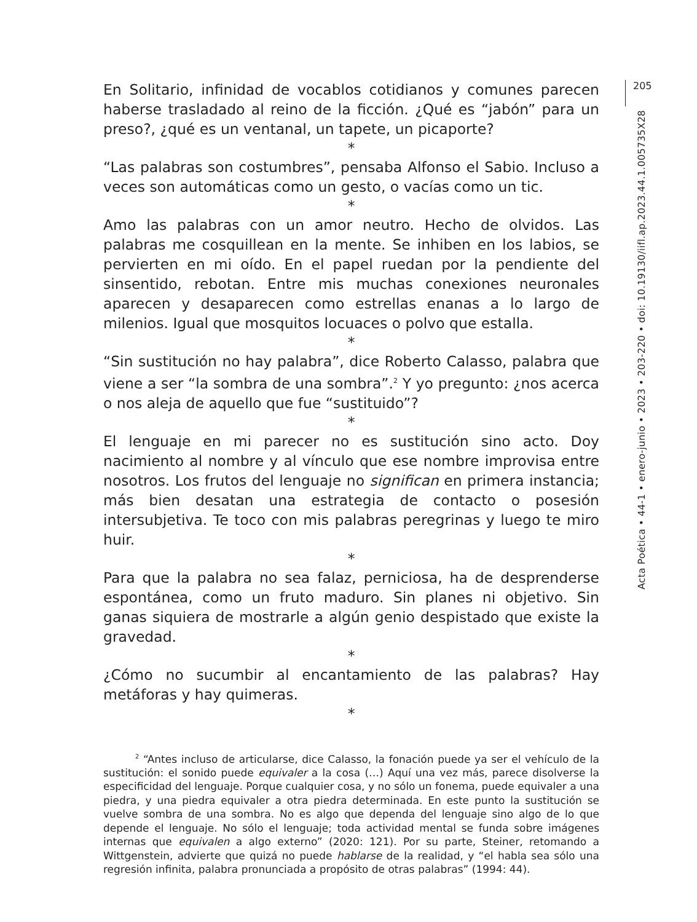En Solitario, infinidad de vocablos cotidianos y comunes parecen haberse trasladado al reino de la ficción. ¿Qué es “jabón” para un preso?, ¿qué es un ventanal, un tapete, un picaporte?
*
“Las palabras son costumbres”, pensaba Alfonso el Sabio. Incluso a veces son automáticas como un gesto, o vacías como un tic.
*
Amo las palabras con un amor neutro. Hecho de olvidos. Las palabras me cosquillean en la mente. Se inhiben en los labios, se pervierten en mi oído. En el papel ruedan por la pendiente del sinsentido, rebotan. Entre mis muchas conexiones neuronales aparecen y desaparecen como estrellas enanas a lo largo de milenios. Igual que mosquitos locuaces o polvo que estalla.
*
“Sin sustitución no hay palabra”, dice Roberto Calasso, palabra que viene a ser “la sombra de una sombra”.<sup>2</sup> Y yo pregunto: ¿nos acerca o nos aleja de aquello que fue “sustituido”?
*
El lenguaje en mi parecer no es sustitución sino acto. Doy nacimiento al nombre y al vínculo que ese nombre improvisa entre nosotros. Los frutos del lenguaje no significan en primera instancia; más bien desatan una estrategia de contacto o posesión intersubjetiva. Te toco con mis palabras peregrinas y luego te miro huir.
*
Para que la palabra no sea falaz, perniciosa, ha de desprenderse espontánea, como un fruto maduro. Sin planes ni objetivo. Sin ganas siquiera de mostrarle a algún genio despistado que existe la gravedad.
*
¿Cómo no sucumbir al encantamiento de las palabras? Hay metáforas y hay quimeras.
*
<sup>2</sup> “Antes incluso de articularse, dice Calasso, la fonación puede ya ser el vehículo de la sustitución: el sonido puede equivaler a la cosa (…) Aquí una vez más, parece disolverse la especificidad del lenguaje. Porque cualquier cosa, y no sólo un fonema, puede equivaler a una piedra, y una piedra equivaler a otra piedra determinada. En este punto la sustitución se vuelve sombra de una sombra. No es algo que dependa del lenguaje sino algo de lo que depende el lenguaje. No sólo el lenguaje; toda actividad mental se funda sobre imágenes internas que equivalen a algo externo” (2020: 121). Por su parte, Steiner, retomando a Wittgenstein, advierte que quizá no puede hablarse de la realidad, y “el habla sea sólo una regresión infinita, palabra pronunciada a propósito de otras palabras” (1994: 44).
205
Acta Poética • 44-1 • enero-junio • 2023 • 203-220 • doi: 10.19130/iifl.ap.2023.44.1.005735X28